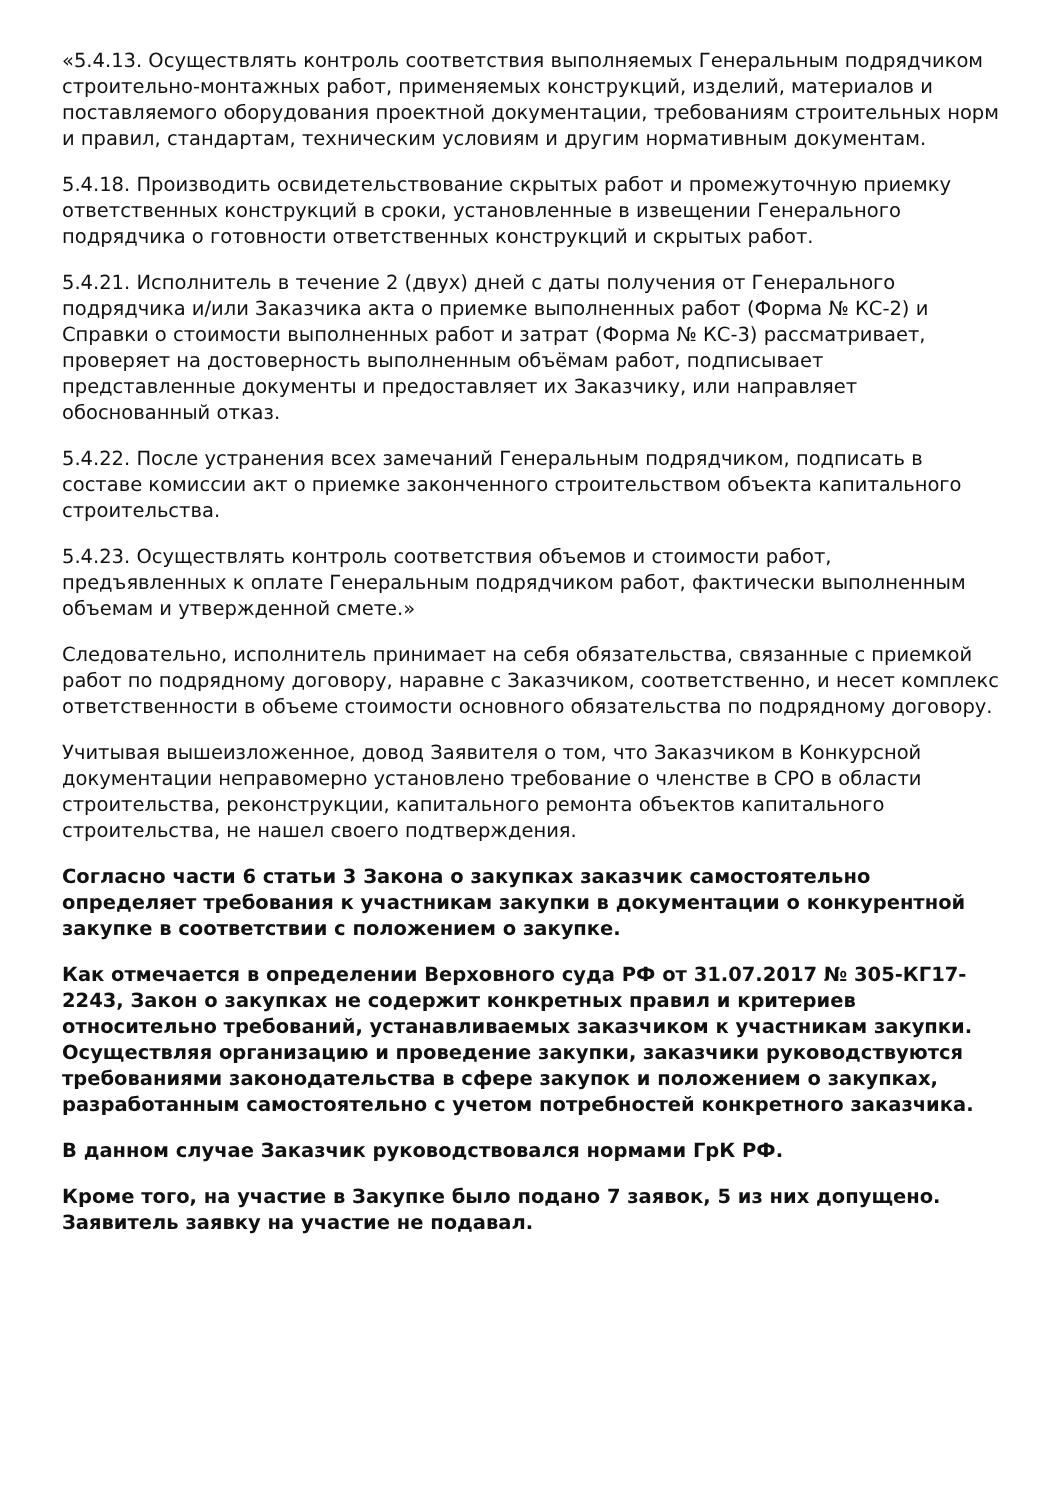«5.4.13. Осуществлять контроль соответствия выполняемых Генеральным подрядчиком строительно-монтажных работ, применяемых конструкций, изделий, материалов и поставляемого оборудования проектной документации, требованиям строительных норм и правил, стандартам, техническим условиям и другим нормативным документам.
5.4.18. Производить освидетельствование скрытых работ и промежуточную приемку ответственных конструкций в сроки, установленные в извещении Генерального подрядчика о готовности ответственных конструкций и скрытых работ.
5.4.21. Исполнитель в течение 2 (двух) дней с даты получения от Генерального подрядчика и/или Заказчика акта о приемке выполненных работ (Форма № КС-2) и Справки о стоимости выполненных работ и затрат (Форма № КС-3) рассматривает, проверяет на достоверность выполненным объёмам работ, подписывает представленные документы и предоставляет их Заказчику, или направляет обоснованный отказ.
5.4.22. После устранения всех замечаний Генеральным подрядчиком, подписать в составе комиссии акт о приемке законченного строительством объекта капитального строительства.
5.4.23. Осуществлять контроль соответствия объемов и стоимости работ, предъявленных к оплате Генеральным подрядчиком работ, фактически выполненным объемам и утвержденной смете.»
Следовательно, исполнитель принимает на себя обязательства, связанные с приемкой работ по подрядному договору, наравне с Заказчиком, соответственно, и несет комплекс ответственности в объеме стоимости основного обязательства по подрядному договору.
Учитывая вышеизложенное, довод Заявителя о том, что Заказчиком в Конкурсной документации неправомерно установлено требование о членстве в СРО в области строительства, реконструкции, капитального ремонта объектов капитального строительства, не нашел своего подтверждения.
Согласно части 6 статьи 3 Закона о закупках заказчик самостоятельно определяет требования к участникам закупки в документации о конкурентной закупке в соответствии с положением о закупке.
Как отмечается в определении Верховного суда РФ от 31.07.2017 № 305-КГ17-2243, Закон о закупках не содержит конкретных правил и критериев относительно требований, устанавливаемых заказчиком к участникам закупки. Осуществляя организацию и проведение закупки, заказчики руководствуются требованиями законодательства в сфере закупок и положением о закупках, разработанным самостоятельно с учетом потребностей конкретного заказчика.
В данном случае Заказчик руководствовался нормами ГрК РФ.
Кроме того, на участие в Закупке было подано 7 заявок, 5 из них допущено. Заявитель заявку на участие не подавал.